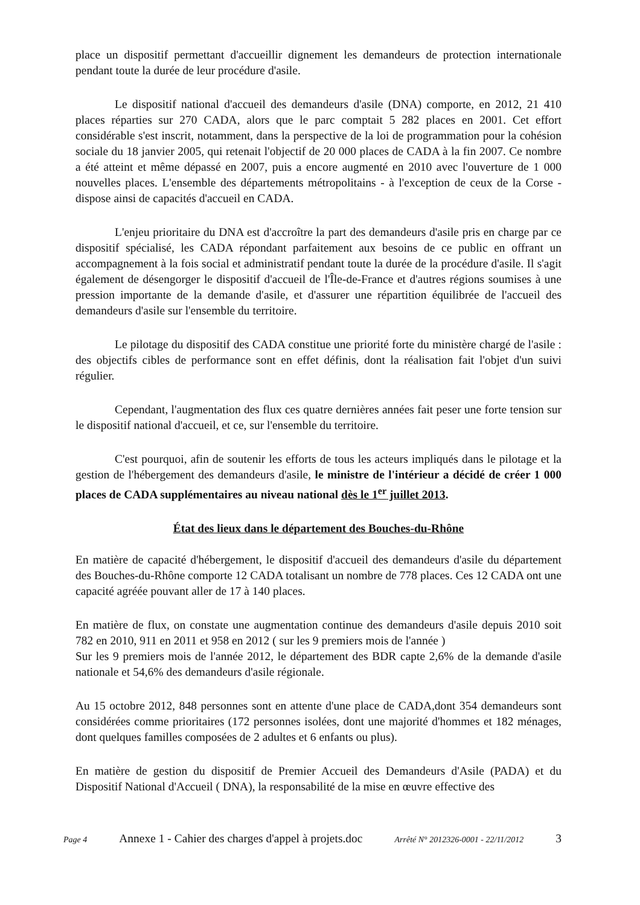place un dispositif permettant d'accueillir dignement les demandeurs de protection internationale pendant toute la durée de leur procédure d'asile.
Le dispositif national d'accueil des demandeurs d'asile (DNA) comporte, en 2012, 21 410 places réparties sur 270 CADA, alors que le parc comptait 5 282 places en 2001. Cet effort considérable s'est inscrit, notamment, dans la perspective de la loi de programmation pour la cohésion sociale du 18 janvier 2005, qui retenait l'objectif de 20 000 places de CADA à la fin 2007. Ce nombre a été atteint et même dépassé en 2007, puis a encore augmenté en 2010 avec l'ouverture de 1 000 nouvelles places. L'ensemble des départements métropolitains - à l'exception de ceux de la Corse - dispose ainsi de capacités d'accueil en CADA.
L'enjeu prioritaire du DNA est d'accroître la part des demandeurs d'asile pris en charge par ce dispositif spécialisé, les CADA répondant parfaitement aux besoins de ce public en offrant un accompagnement à la fois social et administratif pendant toute la durée de la procédure d'asile. Il s'agit également de désengorger le dispositif d'accueil de l'Île-de-France et d'autres régions soumises à une pression importante de la demande d'asile, et d'assurer une répartition équilibrée de l'accueil des demandeurs d'asile sur l'ensemble du territoire.
Le pilotage du dispositif des CADA constitue une priorité forte du ministère chargé de l'asile : des objectifs cibles de performance sont en effet définis, dont la réalisation fait l'objet d'un suivi régulier.
Cependant, l'augmentation des flux ces quatre dernières années fait peser une forte tension sur le dispositif national d'accueil, et ce, sur l'ensemble du territoire.
C'est pourquoi, afin de soutenir les efforts de tous les acteurs impliqués dans le pilotage et la gestion de l'hébergement des demandeurs d'asile, le ministre de l'intérieur a décidé de créer 1 000 places de CADA supplémentaires au niveau national dès le 1<sup>er</sup> juillet 2013.
État des lieux dans le département des Bouches-du-Rhône
En matière de capacité d'hébergement, le dispositif d'accueil des demandeurs d'asile du département des Bouches-du-Rhône comporte 12 CADA totalisant un nombre de 778 places. Ces 12 CADA ont une capacité agréée pouvant aller de 17 à 140 places.
En matière de flux, on constate une augmentation continue des demandeurs d'asile depuis 2010 soit 782 en 2010, 911 en 2011 et 958 en 2012 ( sur les 9 premiers mois de l'année )
Sur les 9 premiers mois de l'année 2012, le département des BDR capte 2,6% de la demande d'asile nationale et 54,6% des demandeurs d'asile régionale.
Au 15 octobre 2012, 848 personnes sont en attente d'une place de CADA,dont 354 demandeurs sont considérées comme prioritaires (172 personnes isolées, dont une majorité d'hommes et 182 ménages, dont quelques familles composées de 2 adultes et 6 enfants ou plus).
En matière de gestion du dispositif de Premier Accueil des Demandeurs d'Asile (PADA) et du Dispositif National d'Accueil ( DNA), la responsabilité de la mise en œuvre effective des
Page 4 Annexe 1 - Cahier des charges d'appel à projets.doc Arrêté N° 2012326-0001 - 22/11/2012 3